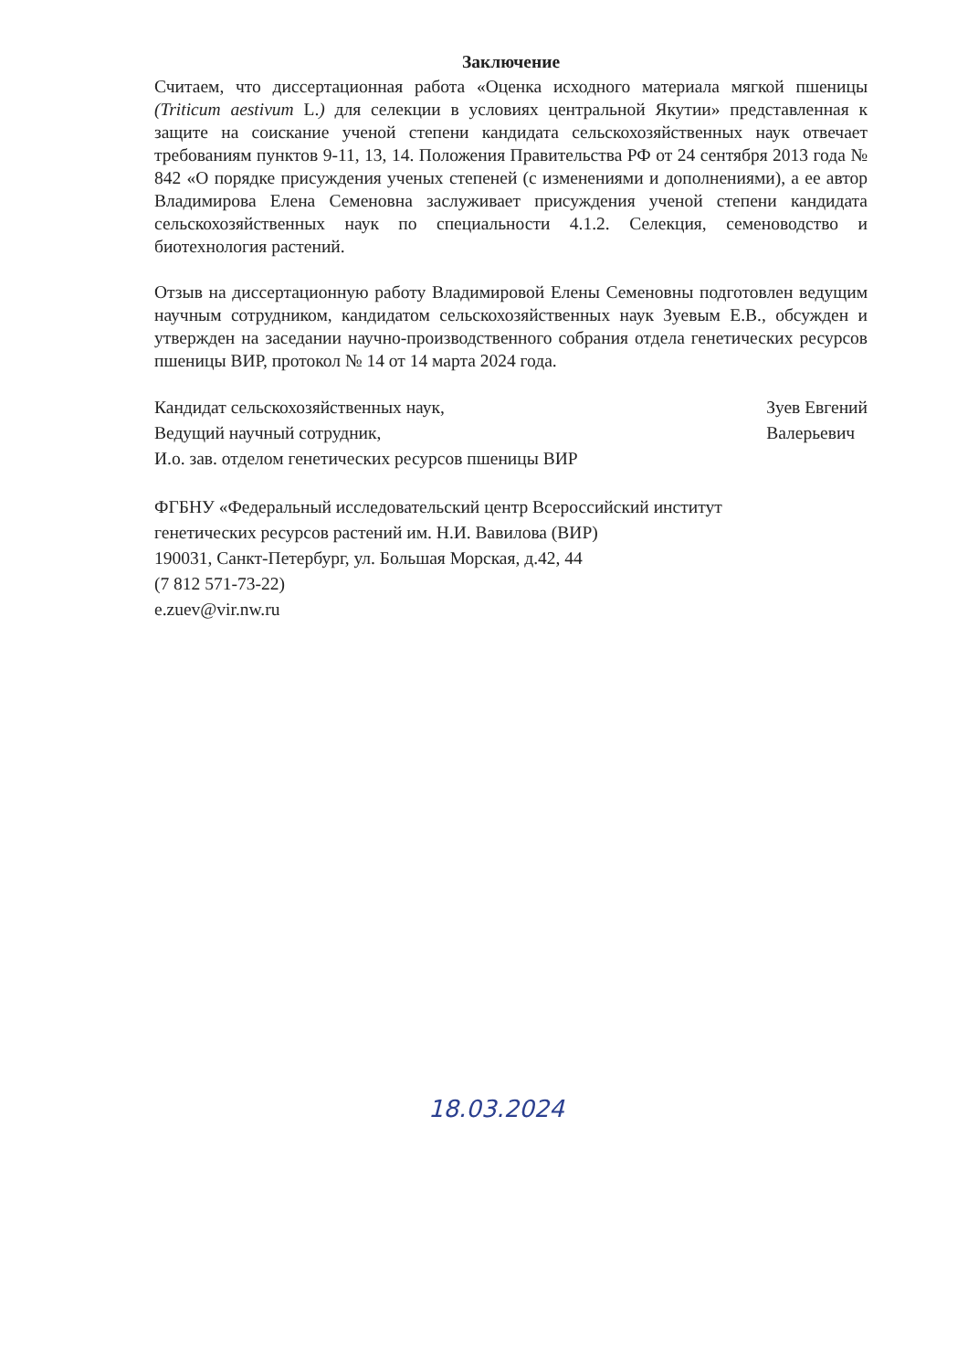Заключение
Считаем, что диссертационная работа «Оценка исходного материала мягкой пшеницы (Triticum aestivum L.) для селекции в условиях центральной Якутии» представленная к защите на соискание ученой степени кандидата сельскохозяйственных наук отвечает требованиям пунктов 9-11, 13, 14. Положения Правительства РФ от 24 сентября 2013 года № 842 «О порядке присуждения ученых степеней (с изменениями и дополнениями), а ее автор Владимирова Елена Семеновна заслуживает присуждения ученой степени кандидата сельскохозяйственных наук по специальности 4.1.2. Селекция, семеноводство и биотехнология растений.
Отзыв на диссертационную работу Владимировой Елены Семеновны подготовлен ведущим научным сотрудником, кандидатом сельскохозяйственных наук Зуевым Е.В., обсужден и утвержден на заседании научно-производственного собрания отдела генетических ресурсов пшеницы ВИР, протокол № 14 от 14 марта 2024 года.
Кандидат сельскохозяйственных наук,
Ведущий научный сотрудник,
И.о. зав. отделом генетических ресурсов пшеницы ВИР
Зуев Евгений
Валерьевич
ФГБНУ «Федеральный исследовательский центр Всероссийский институт
генетических ресурсов растений им. Н.И. Вавилова (ВИР)
190031, Санкт-Петербург, ул. Большая Морская, д.42, 44
(7 812 571-73-22)
e.zuev@vir.nw.ru
18.03.2024